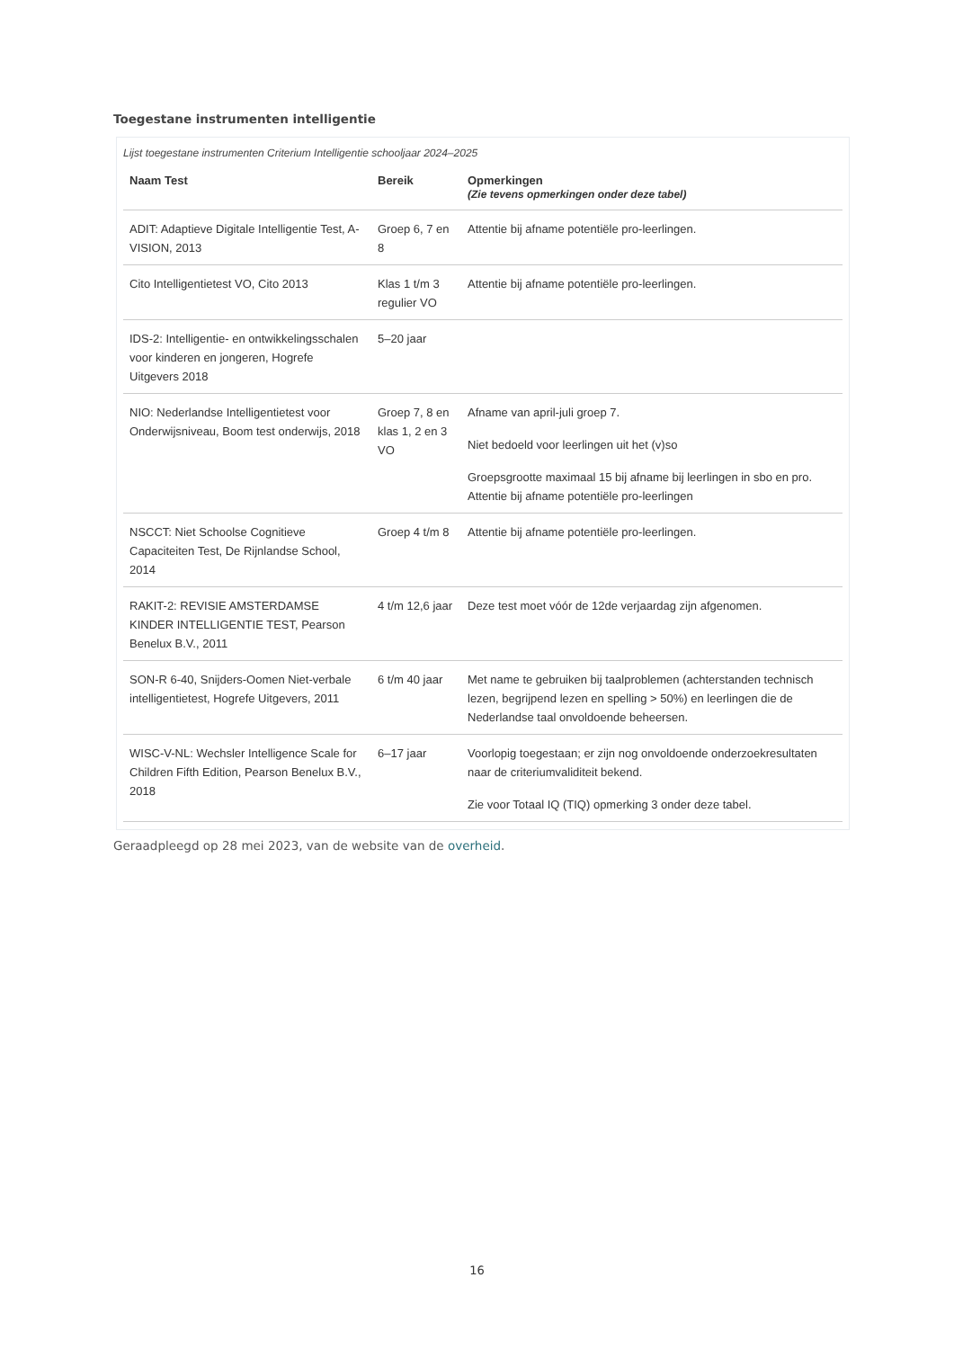Toegestane instrumenten intelligentie
Lijst toegestane instrumenten Criterium Intelligentie schooljaar 2024–2025
| Naam Test | Bereik | Opmerkingen (Zie tevens opmerkingen onder deze tabel) |
| --- | --- | --- |
| ADIT: Adaptieve Digitale Intelligentie Test, A-VISION, 2013 | Groep 6, 7 en 8 | Attentie bij afname potentiële pro-leerlingen. |
| Cito Intelligentietest VO, Cito 2013 | Klas 1 t/m 3 regulier VO | Attentie bij afname potentiële pro-leerlingen. |
| IDS-2: Intelligentie- en ontwikkelingsschalen voor kinderen en jongeren, Hogrefe Uitgevers 2018 | 5–20 jaar | |
| NIO: Nederlandse Intelligentietest voor Onderwijsniveau, Boom test onderwijs, 2018 | Groep 7, 8 en klas 1, 2 en 3 VO | Afname van april-juli groep 7. Niet bedoeld voor leerlingen uit het (v)so Groepsgrootte maximaal 15 bij afname bij leerlingen in sbo en pro. Attentie bij afname potentiële pro-leerlingen |
| NSCCT: Niet Schoolse Cognitieve Capaciteiten Test, De Rijnlandse School, 2014 | Groep 4 t/m 8 | Attentie bij afname potentiële pro-leerlingen. |
| RAKIT-2: REVISIE AMSTERDAMSE KINDER INTELLIGENTIE TEST, Pearson Benelux B.V., 2011 | 4 t/m 12,6 jaar | Deze test moet vóór de 12de verjaardag zijn afgenomen. |
| SON-R 6-40, Snijders-Oomen Niet-verbale intelligentietest, Hogrefe Uitgevers, 2011 | 6 t/m 40 jaar | Met name te gebruiken bij taalproblemen (achterstanden technisch lezen, begrijpend lezen en spelling > 50%) en leerlingen die de Nederlandse taal onvoldoende beheersen. |
| WISC-V-NL: Wechsler Intelligence Scale for Children Fifth Edition, Pearson Benelux B.V., 2018 | 6–17 jaar | Voorlopig toegestaan; er zijn nog onvoldoende onderzoekresultaten naar de criteriumvaliditeit bekend. Zie voor Totaal IQ (TIQ) opmerking 3 onder deze tabel. |
Geraadpleegd op 28 mei 2023, van de website van de overheid.
16